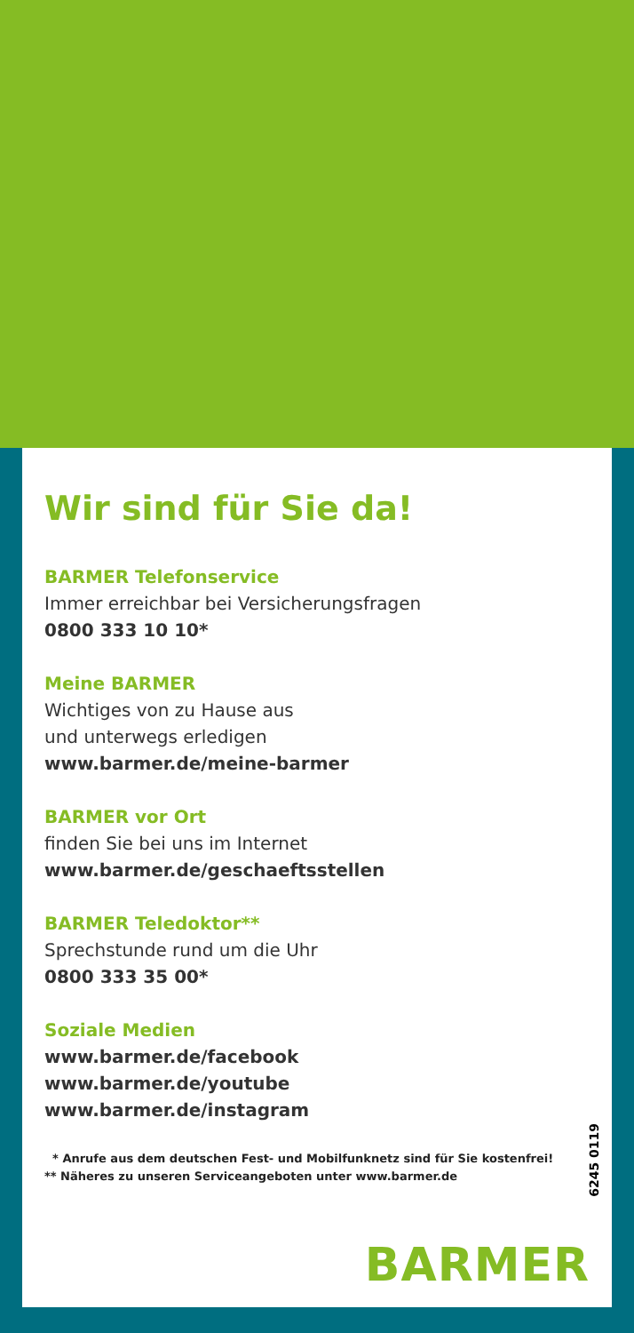Wir sind für Sie da!
BARMER Telefonservice
Immer erreichbar bei Versicherungsfragen
0800 333 10 10*
Meine BARMER
Wichtiges von zu Hause aus
und unterwegs erledigen
www.barmer.de/meine-barmer
BARMER vor Ort
finden Sie bei uns im Internet
www.barmer.de/geschaeftsstellen
BARMER Teledoktor**
Sprechstunde rund um die Uhr
0800 333 35 00*
Soziale Medien
www.barmer.de/facebook
www.barmer.de/youtube
www.barmer.de/instagram
* Anrufe aus dem deutschen Fest- und Mobilfunknetz sind für Sie kostenfrei!
** Näheres zu unseren Serviceangeboten unter www.barmer.de
6245 0119
BARMER